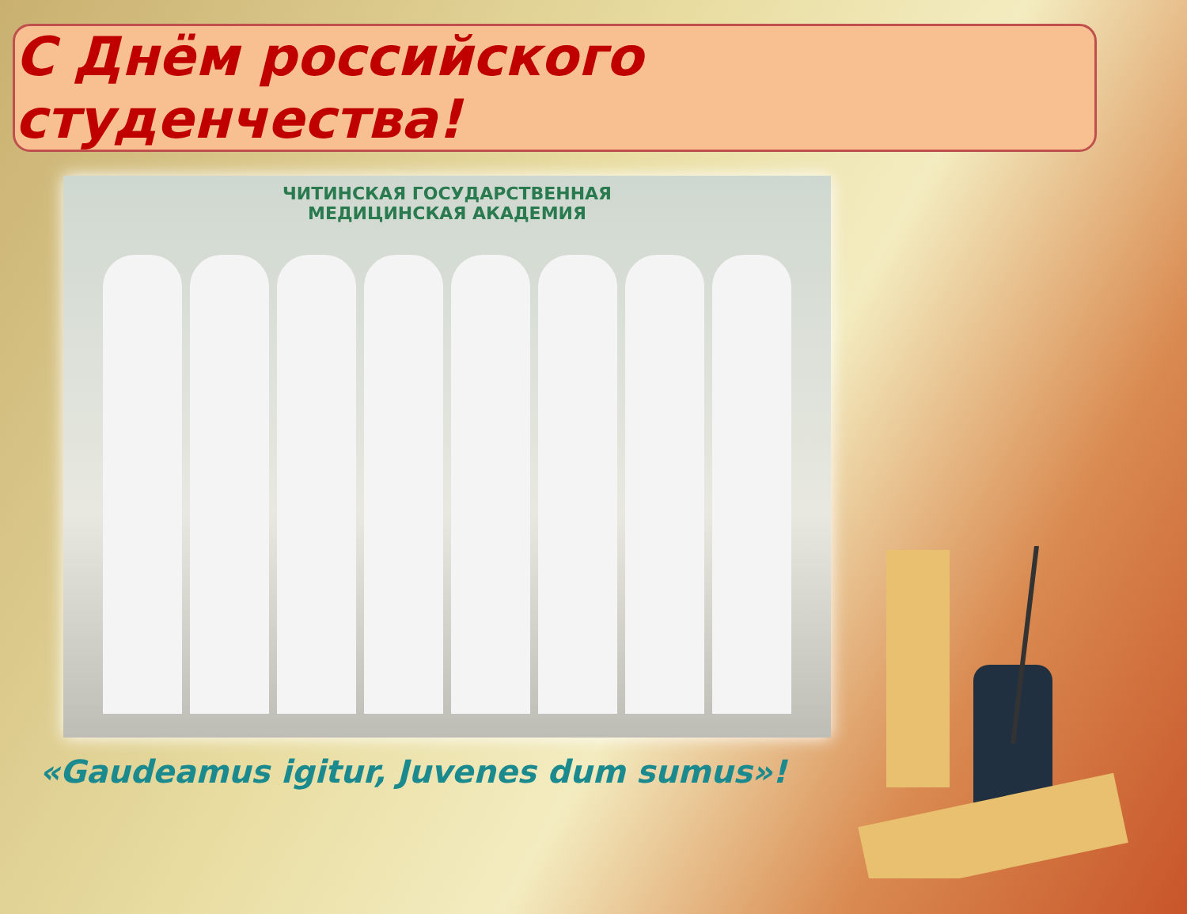С Днём российского студенчества!
ЧИТИНСКАЯ ГОСУДАРСТВЕННАЯ
МЕДИЦИНСКАЯ АКАДЕМИЯ
«Gaudeamus igitur, Juvenes dum sumus»!